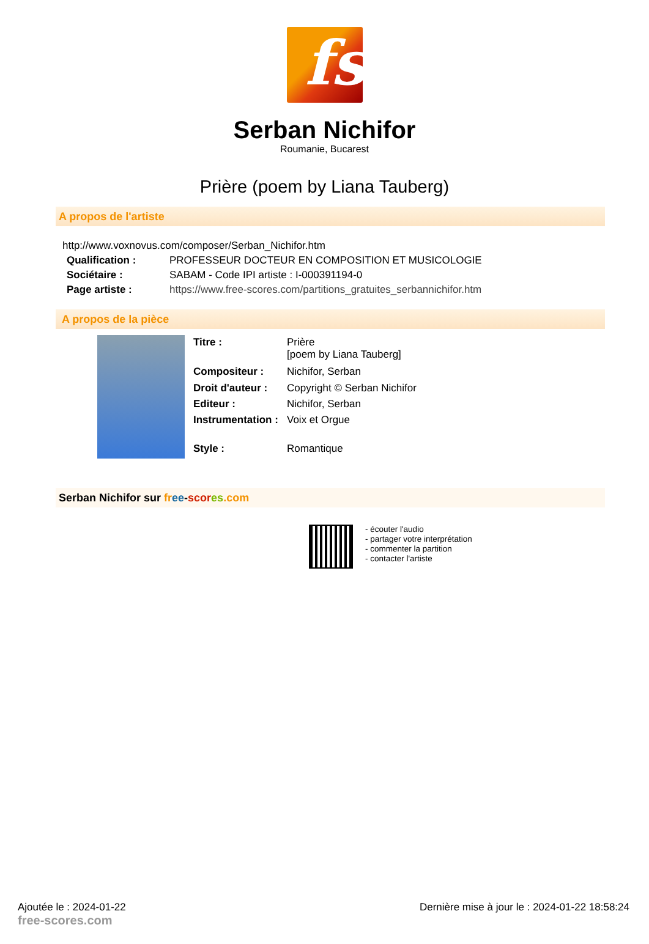fs
Serban Nichifor
Roumanie, Bucarest
Prière (poem by Liana Tauberg)
A propos de l'artiste
http://www.voxnovus.com/composer/Serban_Nichifor.htm
| Qualification : | PROFESSEUR DOCTEUR EN COMPOSITION ET MUSICOLOGIE |
| Sociétaire : | SABAM - Code IPI artiste : I-000391194-0 |
| Page artiste : | https://www.free-scores.com/partitions_gratuites_serbannichifor.htm |
A propos de la pièce
| Titre : | Prière [poem by Liana Tauberg] |
| Compositeur : | Nichifor, Serban |
| Droit d'auteur : | Copyright © Serban Nichifor |
| Editeur : | Nichifor, Serban |
| Instrumentation : | Voix et Orgue |
| Style : | Romantique |
Serban Nichifor sur fr ee-scor es.com
- écouter l'audio
- partager votre interprétation
- commenter la partition
- contacter l'artiste
Ajoutée le : 2024-01-22
free-scores.com
Dernière mise à jour le : 2024-01-22 18:58:24